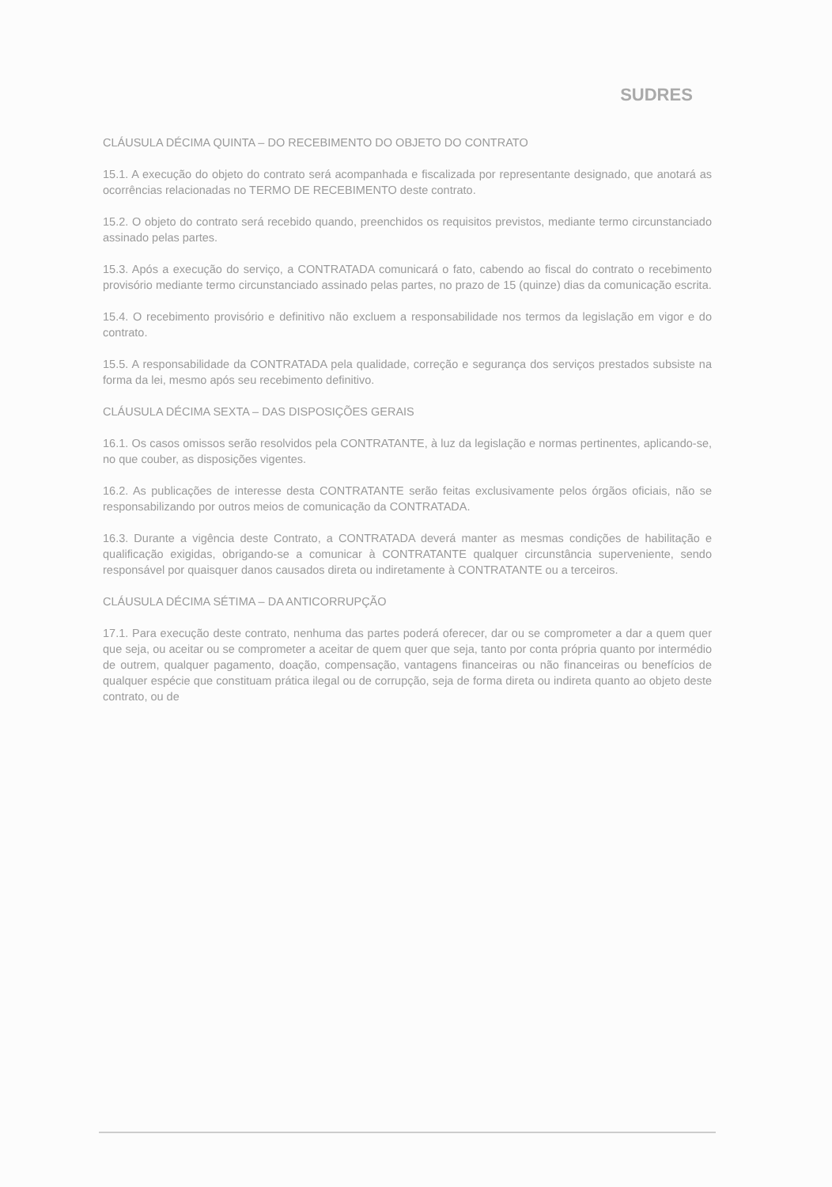SUDRES
CLÁUSULA DÉCIMA QUINTA – DO RECEBIMENTO DO OBJETO DO CONTRATO
15.1. A execução do objeto do contrato será acompanhada e fiscalizada por representante designado, que anotará as ocorrências relacionadas no TERMO DE RECEBIMENTO deste contrato.
15.2. O objeto do contrato será recebido quando, preenchidos os requisitos previstos, mediante termo circunstanciado assinado pelas partes.
15.3. Após a execução do serviço, a CONTRATADA comunicará o fato, cabendo ao fiscal do contrato o recebimento provisório mediante termo circunstanciado assinado pelas partes, no prazo de 15 (quinze) dias da comunicação escrita.
15.4. O recebimento provisório e definitivo não excluem a responsabilidade nos termos da legislação em vigor e do contrato.
15.5. A responsabilidade da CONTRATADA pela qualidade, correção e segurança dos serviços prestados subsiste na forma da lei, mesmo após seu recebimento definitivo.
CLÁUSULA DÉCIMA SEXTA – DAS DISPOSIÇÕES GERAIS
16.1. Os casos omissos serão resolvidos pela CONTRATANTE, à luz da legislação e normas pertinentes, aplicando-se, no que couber, as disposições vigentes.
16.2. As publicações de interesse desta CONTRATANTE serão feitas exclusivamente pelos órgãos oficiais, não se responsabilizando por outros meios de comunicação da CONTRATADA.
16.3. Durante a vigência deste Contrato, a CONTRATADA deverá manter as mesmas condições de habilitação e qualificação exigidas, obrigando-se a comunicar à CONTRATANTE qualquer circunstância superveniente, sendo responsável por quaisquer danos causados direta ou indiretamente à CONTRATANTE ou a terceiros.
CLÁUSULA DÉCIMA SÉTIMA – DA ANTICORRUPÇÃO
17.1. Para execução deste contrato, nenhuma das partes poderá oferecer, dar ou se comprometer a dar a quem quer que seja, ou aceitar ou se comprometer a aceitar de quem quer que seja, tanto por conta própria quanto por intermédio de outrem, qualquer pagamento, doação, compensação, vantagens financeiras ou não financeiras ou benefícios de qualquer espécie que constituam prática ilegal ou de corrupção, seja de forma direta ou indireta quanto ao objeto deste contrato, ou de